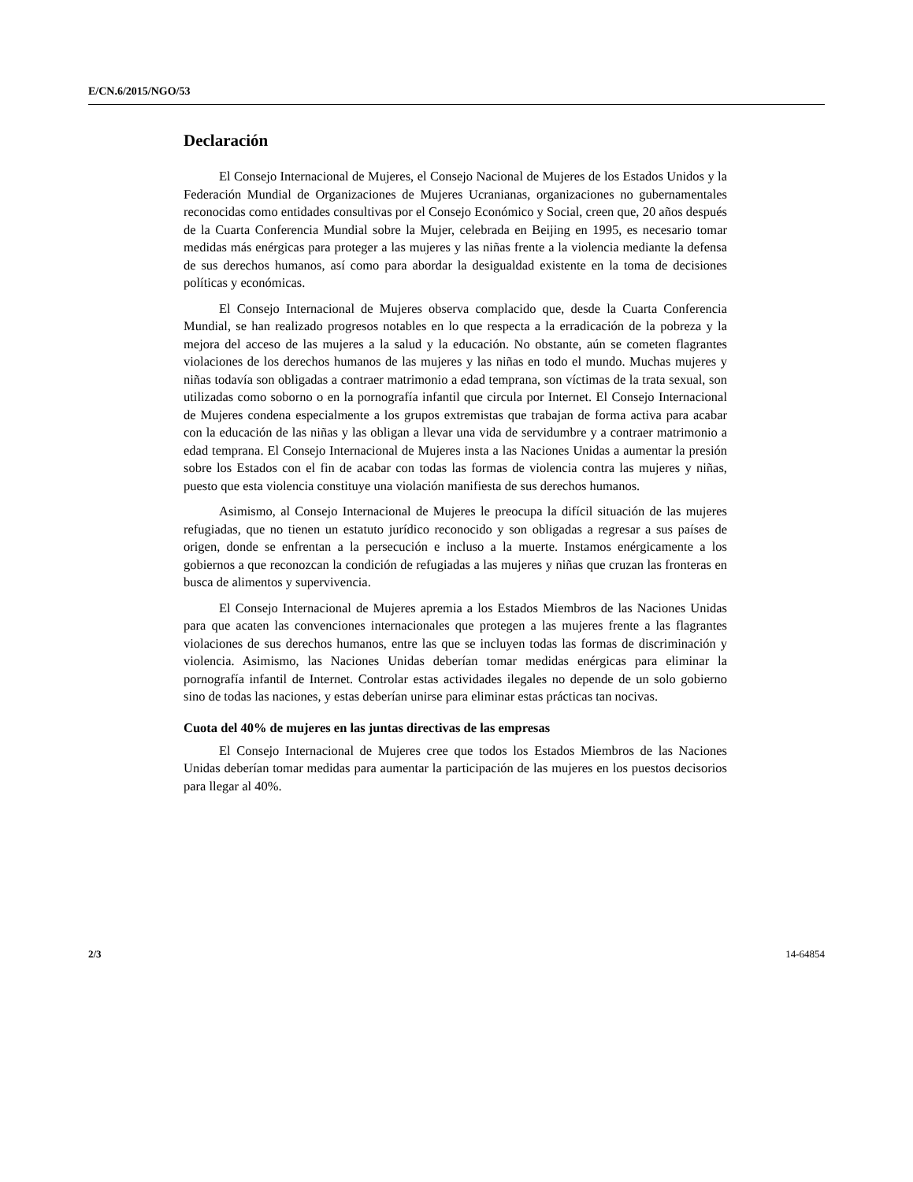E/CN.6/2015/NGO/53
Declaración
El Consejo Internacional de Mujeres, el Consejo Nacional de Mujeres de los Estados Unidos y la Federación Mundial de Organizaciones de Mujeres Ucranianas, organizaciones no gubernamentales reconocidas como entidades consultivas por el Consejo Económico y Social, creen que, 20 años después de la Cuarta Conferencia Mundial sobre la Mujer, celebrada en Beijing en 1995, es necesario tomar medidas más enérgicas para proteger a las mujeres y las niñas frente a la violencia mediante la defensa de sus derechos humanos, así como para abordar la desigualdad existente en la toma de decisiones políticas y económicas.
El Consejo Internacional de Mujeres observa complacido que, desde la Cuarta Conferencia Mundial, se han realizado progresos notables en lo que respecta a la erradicación de la pobreza y la mejora del acceso de las mujeres a la salud y la educación. No obstante, aún se cometen flagrantes violaciones de los derechos humanos de las mujeres y las niñas en todo el mundo. Muchas mujeres y niñas todavía son obligadas a contraer matrimonio a edad temprana, son víctimas de la trata sexual, son utilizadas como soborno o en la pornografía infantil que circula por Internet. El Consejo Internacional de Mujeres condena especialmente a los grupos extremistas que trabajan de forma activa para acabar con la educación de las niñas y las obligan a llevar una vida de servidumbre y a contraer matrimonio a edad temprana. El Consejo Internacional de Mujeres insta a las Naciones Unidas a aumentar la presión sobre los Estados con el fin de acabar con todas las formas de violencia contra las mujeres y niñas, puesto que esta violencia constituye una violación manifiesta de sus derechos humanos.
Asimismo, al Consejo Internacional de Mujeres le preocupa la difícil situación de las mujeres refugiadas, que no tienen un estatuto jurídico reconocido y son obligadas a regresar a sus países de origen, donde se enfrentan a la persecución e incluso a la muerte. Instamos enérgicamente a los gobiernos a que reconozcan la condición de refugiadas a las mujeres y niñas que cruzan las fronteras en busca de alimentos y supervivencia.
El Consejo Internacional de Mujeres apremia a los Estados Miembros de las Naciones Unidas para que acaten las convenciones internacionales que protegen a las mujeres frente a las flagrantes violaciones de sus derechos humanos, entre las que se incluyen todas las formas de discriminación y violencia. Asimismo, las Naciones Unidas deberían tomar medidas enérgicas para eliminar la pornografía infantil de Internet. Controlar estas actividades ilegales no depende de un solo gobierno sino de todas las naciones, y estas deberían unirse para eliminar estas prácticas tan nocivas.
Cuota del 40% de mujeres en las juntas directivas de las empresas
El Consejo Internacional de Mujeres cree que todos los Estados Miembros de las Naciones Unidas deberían tomar medidas para aumentar la participación de las mujeres en los puestos decisorios para llegar al 40%.
2/3 14-64854